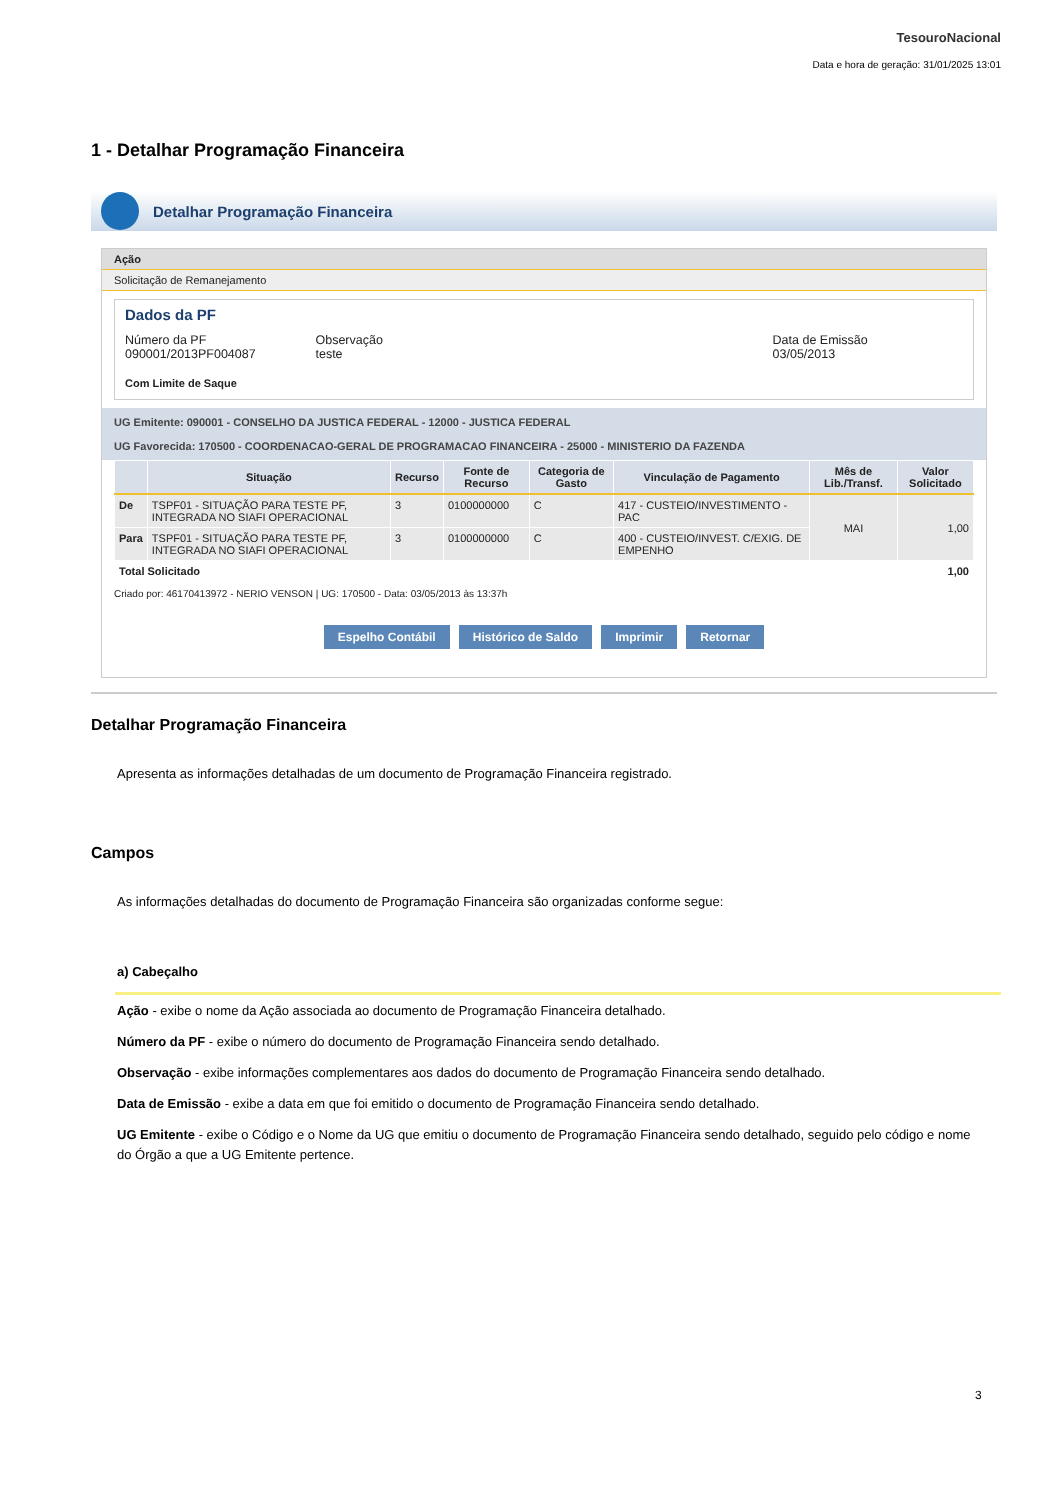TesouroNacional
Data e hora de geração: 31/01/2025 13:01
1 - Detalhar Programação Financeira
Detalhar Programação Financeira
Ação
Solicitação de Remanejamento
Dados da PF
Número da PF
090001/2013PF004087
Observação
teste
Data de Emissão
03/05/2013
Com Limite de Saque
UG Emitente: 090001 - CONSELHO DA JUSTICA FEDERAL - 12000 - JUSTICA FEDERAL
UG Favorecida: 170500 - COORDENACAO-GERAL DE PROGRAMACAO FINANCEIRA - 25000 - MINISTERIO DA FAZENDA
| | Situação | Recurso | Fonte de Recurso | Categoria de Gasto | Vinculação de Pagamento | Mês de Lib./Transf. | Valor Solicitado |
| --- | --- | --- | --- | --- | --- | --- | --- |
| De | TSPF01 - SITUAÇÃO PARA TESTE PF, INTEGRADA NO SIAFI OPERACIONAL | 3 | 0100000000 | C | 417 - CUSTEIO/INVESTIMENTO - PAC | MAI | 1,00 |
| Para | TSPF01 - SITUAÇÃO PARA TESTE PF, INTEGRADA NO SIAFI OPERACIONAL | 3 | 0100000000 | C | 400 - CUSTEIO/INVEST. C/EXIG. DE EMPENHO | | |
| Total Solicitado | | | | | | | 1,00 |
Criado por: 46170413972 - NERIO VENSON | UG: 170500 - Data: 03/05/2013 às 13:37h
Espelho Contábil Histórico de Saldo Imprimir Retornar
Detalhar Programação Financeira
Apresenta as informações detalhadas de um documento de Programação Financeira registrado.
Campos
As informações detalhadas do documento de Programação Financeira são organizadas conforme segue:
a) Cabeçalho
Ação - exibe o nome da Ação associada ao documento de Programação Financeira detalhado.
Número da PF - exibe o número do documento de Programação Financeira sendo detalhado.
Observação - exibe informações complementares aos dados do documento de Programação Financeira sendo detalhado.
Data de Emissão - exibe a data em que foi emitido o documento de Programação Financeira sendo detalhado.
UG Emitente - exibe o Código e o Nome da UG que emitiu o documento de Programação Financeira sendo detalhado, seguido pelo código e nome do Órgão a que a UG Emitente pertence.
3